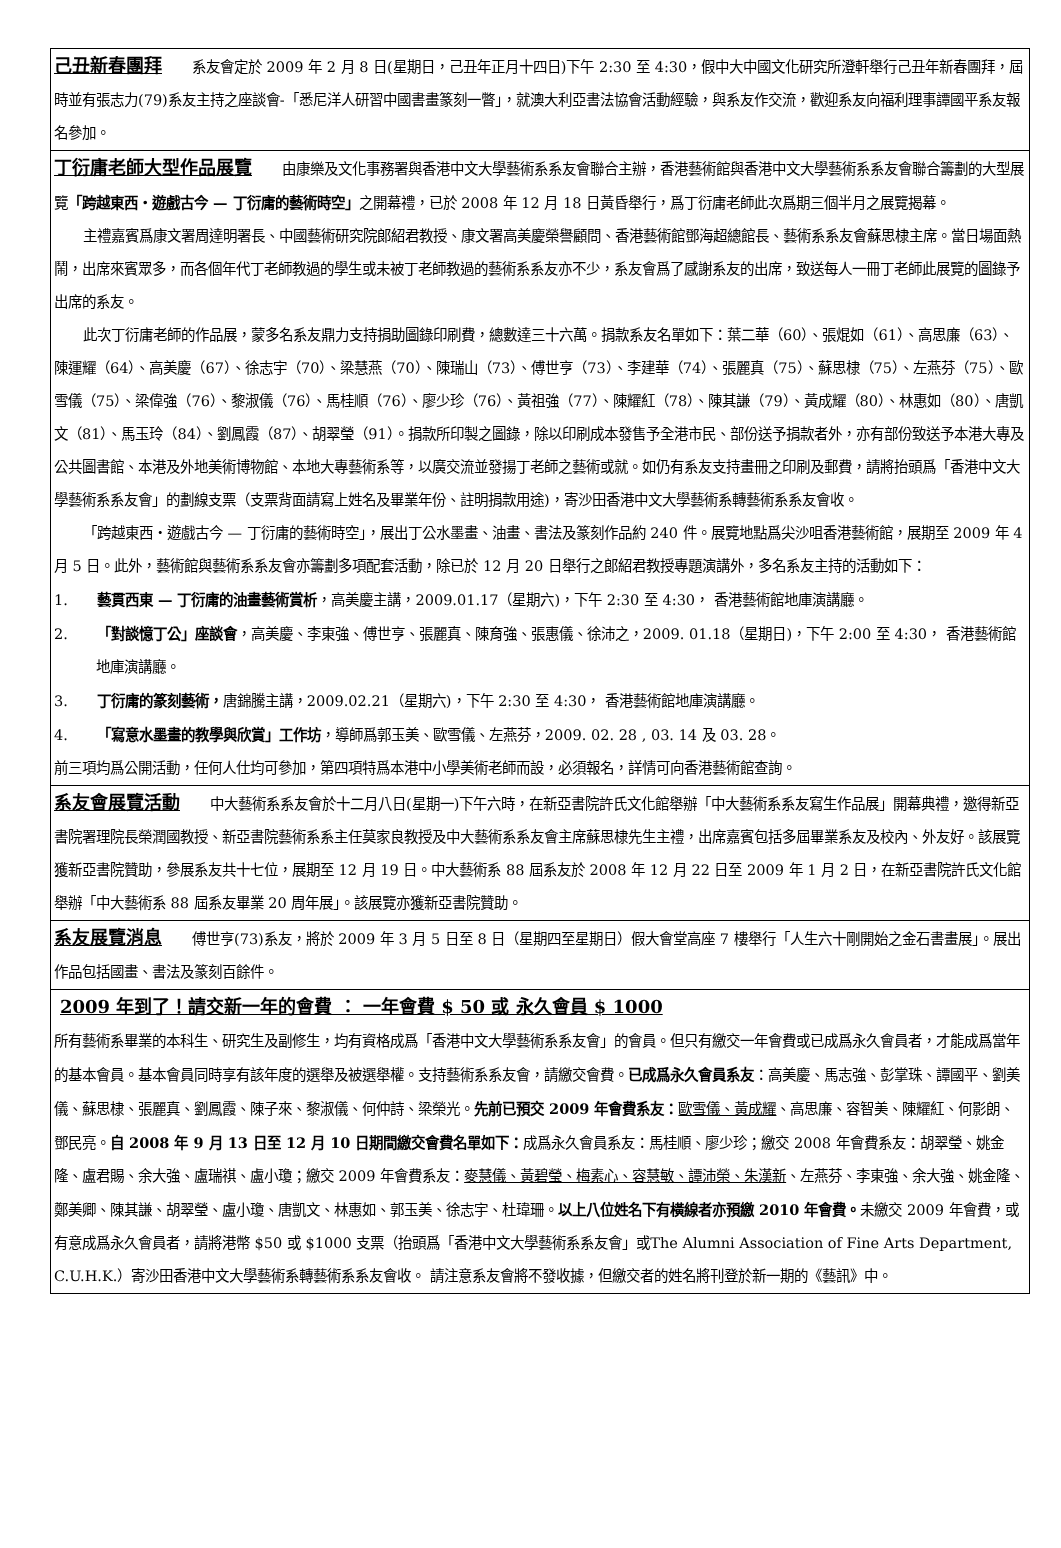己丑新春團拜 系友會定於 2009 年 2 月 8 日(星期日，己丑年正月十四日)下午 2:30 至 4:30，假中大中國文化研究所澄軒舉行己丑年新春團拜，屆時並有張志力(79)系友主持之座談會-「悉尼洋人研習中國書畫篆刻一瞥」，就澳大利亞書法協會活動經驗，與系友作交流，歡迎系友向福利理事譚國平系友報名參加。
丁衍庸老師大型作品展覽 由康樂及文化事務署與香港中文大學藝術系系友會聯合主辦，香港藝術館與香港中文大學藝術系系友會聯合籌劃的大型展覽「跨越東西・遊戲古今 — 丁衍庸的藝術時空」之開幕禮，已於 2008 年 12 月 18 日黃昏舉行，爲丁衍庸老師此次爲期三個半月之展覽揭幕。
主禮嘉賓爲康文署周達明署長、中國藝術研究院郎紹君教授、康文署高美慶榮譽顧問、香港藝術館鄧海超總館長、藝術系系友會蘇思棣主席。當日場面熱鬧，出席來賓眾多，而各個年代丁老師教過的學生或未被丁老師教過的藝術系系友亦不少，系友會爲了感謝系友的出席，致送每人一冊丁老師此展覽的圖錄予出席的系友。
此次丁衍庸老師的作品展，蒙多名系友鼎力支持捐助圖錄印刷費，總數達三十六萬。捐款系友名單如下：葉二華（60）、張焜如（61）、高思廉（63）、陳運耀（64）、高美慶（67）、徐志宇（70）、梁慧燕（70）、陳瑞山（73）、傅世亨（73）、李建華（74）、張麗真（75）、蘇思棣（75）、左燕芬（75）、歐雪儀（75）、梁偉強（76）、黎淑儀（76）、馬桂順（76）、廖少珍（76）、黃祖強（77）、陳耀紅（78）、陳其謙（79）、黃成耀（80）、林惠如（80）、唐凱文（81）、馬玉玲（84）、劉鳳霞（87）、胡翠瑩（91）。捐款所印製之圖錄，除以印刷成本發售予全港市民、部份送予捐款者外，亦有部份致送予本港大專及公共圖書館、本港及外地美術博物館、本地大專藝術系等，以廣交流並發揚丁老師之藝術或就。如仍有系友支持畫冊之印刷及郵費，請將抬頭爲「香港中文大學藝術系系友會」的劃線支票（支票背面請寫上姓名及畢業年份、註明捐款用途)，寄沙田香港中文大學藝術系轉藝術系系友會收。
「跨越東西・遊戲古今 — 丁衍庸的藝術時空」，展出丁公水墨畫、油畫、書法及篆刻作品約 240 件。展覽地點爲尖沙咀香港藝術館，展期至 2009 年 4 月 5 日。此外，藝術館與藝術系系友會亦籌劃多項配套活動，除已於 12 月 20 日舉行之郎紹君教授專題演講外，多名系友主持的活動如下：
1.  藝貫西東 — 丁衍庸的油畫藝術賞析，高美慶主講，2009.01.17（星期六)，下午 2:30 至 4:30， 香港藝術館地庫演講廳。
2.  「對談憶丁公」座談會，高美慶、李東強、傅世亨、張麗真、陳育強、張惠儀、徐沛之，2009. 01.18（星期日)，下午 2:00 至 4:30， 香港藝術館地庫演講廳。
3.  丁衍庸的篆刻藝術，唐錦騰主講，2009.02.21（星期六)，下午 2:30 至 4:30， 香港藝術館地庫演講廳。
4.  「寫意水墨畫的教學與欣賞」工作坊，導師爲郭玉美、歐雪儀、左燕芬，2009. 02. 28 , 03. 14 及 03. 28。
前三項均爲公開活動，任何人仕均可參加，第四項特爲本港中小學美術老師而設，必須報名，詳情可向香港藝術館查詢。
系友會展覽活動 中大藝術系系友會於十二月八日(星期一)下午六時，在新亞書院許氏文化館舉辦「中大藝術系系友寫生作品展」開幕典禮，邀得新亞書院署理院長榮潤國教授、新亞書院藝術系系主任莫家良教授及中大藝術系系友會主席蘇思棣先生主禮，出席嘉賓包括多屆畢業系友及校內、外友好。該展覽獲新亞書院贊助，參展系友共十七位，展期至 12 月 19 日。中大藝術系 88 屆系友於 2008 年 12 月 22 日至 2009 年 1 月 2 日，在新亞書院許氏文化館舉辦「中大藝術系 88 屆系友畢業 20 周年展」。該展覽亦獲新亞書院贊助。
系友展覽消息 傅世亨(73)系友，將於 2009 年 3 月 5 日至 8 日（星期四至星期日）假大會堂高座 7 樓舉行「人生六十剛開始之金石書畫展」。展出作品包括國畫、書法及篆刻百餘件。
2009 年到了！請交新一年的會費 ： 一年會費 $ 50 或 永久會員 $ 1000
所有藝術系畢業的本科生、研究生及副修生，均有資格成爲「香港中文大學藝術系系友會」的會員。但只有繳交一年會費或已成爲永久會員者，才能成爲當年的基本會員。基本會員同時享有該年度的選舉及被選舉權。支持藝術系系友會，請繳交會費。已成爲永久會員系友：高美慶、馬志強、彭掌珠、譚國平、劉美儀、蘇思棣、張麗真、劉鳳霞、陳子來、黎淑儀、何仲詩、梁榮光。先前已預交 2009 年會費系友：歐雪儀、黃成耀、高思廉、容智美、陳耀紅、何影朗、鄧民亮。自 2008 年 9 月 13 日至 12 月 10 日期間繳交會費名單如下：成爲永久會員系友：馬桂順、廖少珍；繳交 2008 年會費系友：胡翠瑩、姚金隆、盧君賜、余大強、盧瑞祺、盧小瓊；繳交 2009 年會費系友：麥慧儀、黃碧瑩、梅素心、容慧敏、譚沛榮、朱漢新、左燕芬、李東強、余大強、姚金隆、鄭美卿、陳其謙、胡翠瑩、盧小瓊、唐凱文、林惠如、郭玉美、徐志宇、杜瑋珊。以上八位姓名下有橫線者亦預繳 2010 年會費。未繳交 2009 年會費，或有意成爲永久會員者，請將港幣 $50 或 $1000 支票（抬頭爲「香港中文大學藝術系系友會」或The Alumni Association of Fine Arts Department, C.U.H.K.）寄沙田香港中文大學藝術系轉藝術系系友會收。 請注意系友會將不發收據，但繳交者的姓名將刊登於新一期的《藝訊》中。